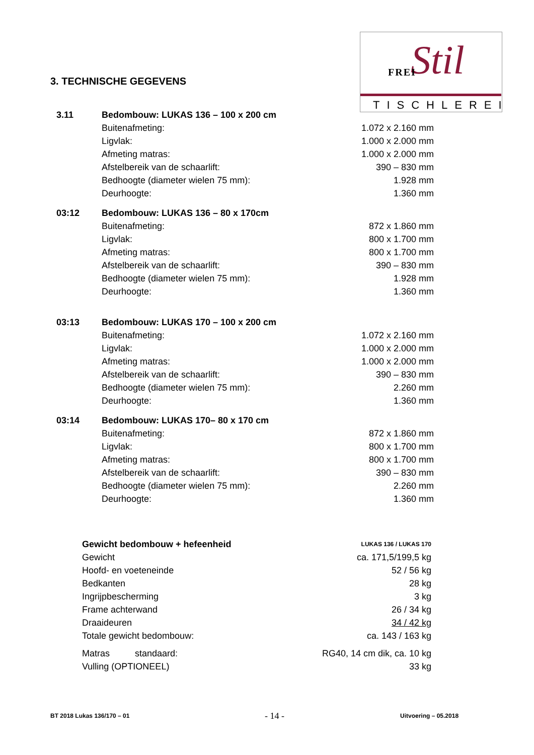Stil FREI
TISCHLEREI
3. TECHNISCHE GEGEVENS
| 3.11 | Bedombouw: LUKAS 136 – 100 x 200 cm | |
| | Buitenafmeting: | 1.072 x 2.160 mm |
| | Ligvlak: | 1.000 x 2.000 mm |
| | Afmeting matras: | 1.000 x 2.000 mm |
| | Afstelbereik van de schaarlift: | 390 – 830 mm |
| | Bedhoogte (diameter wielen 75 mm): | 1.928 mm |
| | Deurhoogte: | 1.360 mm |
| 03:12 | Bedombouw: LUKAS 136 – 80 x 170cm | |
| | Buitenafmeting: | 872 x 1.860 mm |
| | Ligvlak: | 800 x 1.700 mm |
| | Afmeting matras: | 800 x 1.700 mm |
| | Afstelbereik van de schaarlift: | 390 – 830 mm |
| | Bedhoogte (diameter wielen 75 mm): | 1.928 mm |
| | Deurhoogte: | 1.360 mm |
| 03:13 | Bedombouw: LUKAS 170 – 100 x 200 cm | |
| | Buitenafmeting: | 1.072 x 2.160 mm |
| | Ligvlak: | 1.000 x 2.000 mm |
| | Afmeting matras: | 1.000 x 2.000 mm |
| | Afstelbereik van de schaarlift: | 390 – 830 mm |
| | Bedhoogte (diameter wielen 75 mm): | 2.260 mm |
| | Deurhoogte: | 1.360 mm |
| 03:14 | Bedombouw: LUKAS 170– 80 x 170 cm | |
| | Buitenafmeting: | 872 x 1.860 mm |
| | Ligvlak: | 800 x 1.700 mm |
| | Afmeting matras: | 800 x 1.700 mm |
| | Afstelbereik van de schaarlift: | 390 – 830 mm |
| | Bedhoogte (diameter wielen 75 mm): | 2.260 mm |
| | Deurhoogte: | 1.360 mm |
| Gewicht bedombouw + hefeenheid | LUKAS 136 / LUKAS 170 |
| Gewicht | ca. 171,5/199,5 kg |
| Hoofd- en voeteneinde | 52 / 56 kg |
| Bedkanten | 28 kg |
| Ingrijpbescherming | 3 kg |
| Frame achterwand | 26 / 34 kg |
| Draaideuren | 34 / 42 kg |
| Totale gewicht bedombouw: | ca. 143 / 163 kg |
| Matras standaard: | RG40, 14 cm dik, ca. 10 kg |
| Vulling (OPTIONEEL) | 33 kg |
BT 2018 Lukas 136/170 – 01 - 14 - Uitvoering – 05.2018